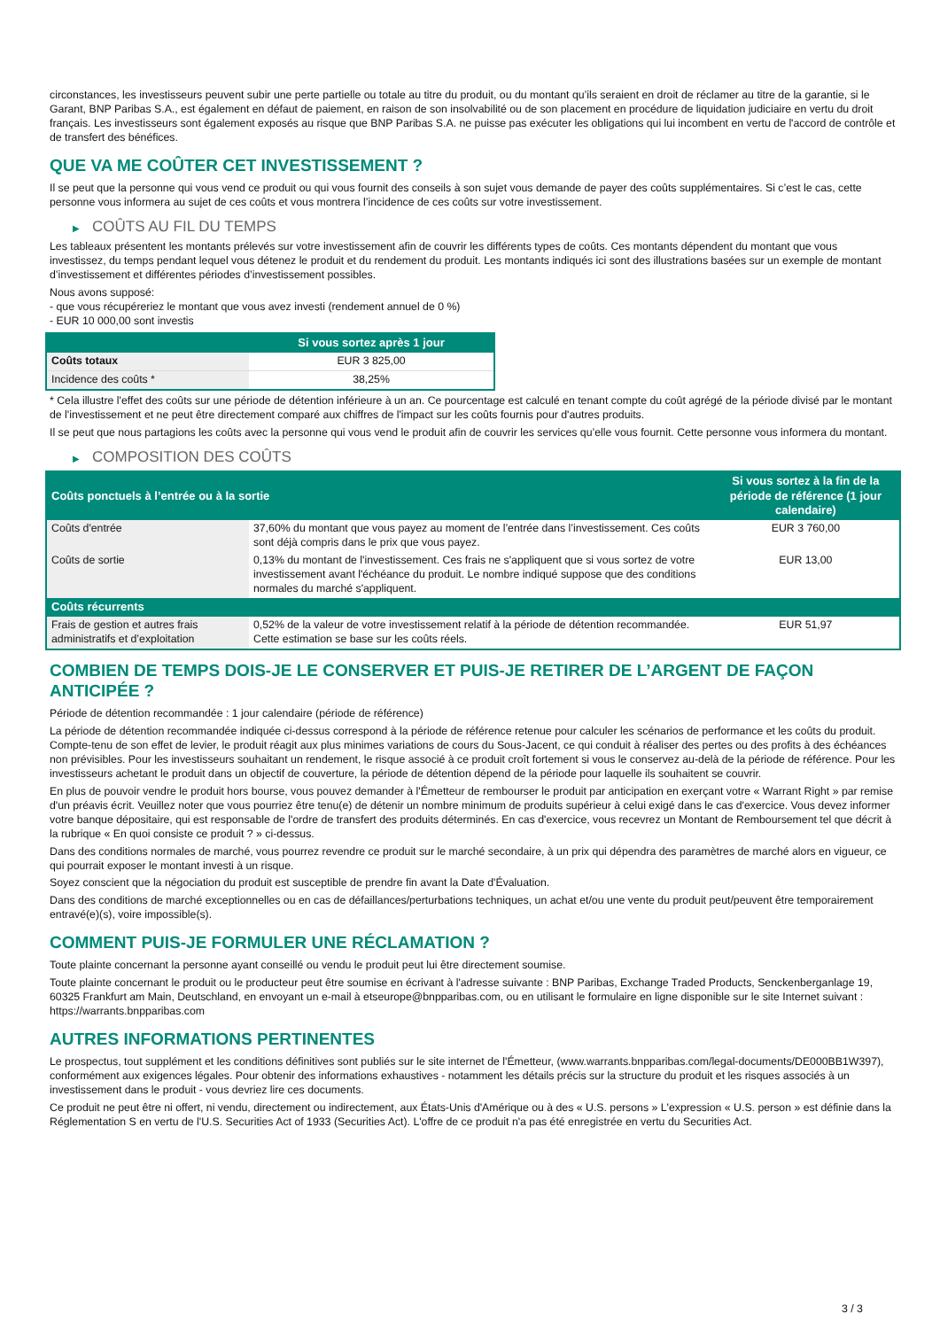circonstances, les investisseurs peuvent subir une perte partielle ou totale au titre du produit, ou du montant qu’ils seraient en droit de réclamer au titre de la garantie, si le Garant, BNP Paribas S.A., est également en défaut de paiement, en raison de son insolvabilité ou de son placement en procédure de liquidation judiciaire en vertu du droit français. Les investisseurs sont également exposés au risque que BNP Paribas S.A. ne puisse pas exécuter les obligations qui lui incombent en vertu de l'accord de contrôle et de transfert des bénéfices.
QUE VA ME COÛTER CET INVESTISSEMENT ?
Il se peut que la personne qui vous vend ce produit ou qui vous fournit des conseils à son sujet vous demande de payer des coûts supplémentaires. Si c’est le cas, cette personne vous informera au sujet de ces coûts et vous montrera l’incidence de ces coûts sur votre investissement.
▶ COÛTS AU FIL DU TEMPS
Les tableaux présentent les montants prélevés sur votre investissement afin de couvrir les différents types de coûts. Ces montants dépendent du montant que vous investissez, du temps pendant lequel vous détenez le produit et du rendement du produit. Les montants indiqués ici sont des illustrations basées sur un exemple de montant d’investissement et différentes périodes d’investissement possibles.
Nous avons supposé:
- que vous récupéreriez le montant que vous avez investi (rendement annuel de 0 %)
- EUR 10 000,00 sont investis
| | Si vous sortez après 1 jour |
| --- | --- |
| Coûts totaux | EUR 3 825,00 |
| Incidence des coûts * | 38,25% |
* Cela illustre l'effet des coûts sur une période de détention inférieure à un an. Ce pourcentage est calculé en tenant compte du coût agrégé de la période divisé par le montant de l'investissement et ne peut être directement comparé aux chiffres de l'impact sur les coûts fournis pour d'autres produits.
Il se peut que nous partagions les coûts avec la personne qui vous vend le produit afin de couvrir les services qu’elle vous fournit. Cette personne vous informera du montant.
▶ COMPOSITION DES COÛTS
| Coûts ponctuels à l’entrée ou à la sortie | | Si vous sortez à la fin de la période de référence (1 jour calendaire) |
| --- | --- | --- |
| Coûts d'entrée | 37,60% du montant que vous payez au moment de l’entrée dans l’investissement. Ces coûts sont déjà compris dans le prix que vous payez. | EUR 3 760,00 |
| Coûts de sortie | 0,13% du montant de l'investissement. Ces frais ne s'appliquent que si vous sortez de votre investissement avant l'échéance du produit. Le nombre indiqué suppose que des conditions normales du marché s'appliquent. | EUR 13,00 |
| Coûts récurrents | | |
| Frais de gestion et autres frais administratifs et d’exploitation | 0,52% de la valeur de votre investissement relatif à la période de détention recommandée. Cette estimation se base sur les coûts réels. | EUR 51,97 |
COMBIEN DE TEMPS DOIS-JE LE CONSERVER ET PUIS-JE RETIRER DE L’ARGENT DE FAÇON ANTICIPÉE ?
Période de détention recommandée : 1 jour calendaire (période de référence)
La période de détention recommandée indiquée ci-dessus correspond à la période de référence retenue pour calculer les scénarios de performance et les coûts du produit. Compte-tenu de son effet de levier, le produit réagit aux plus minimes variations de cours du Sous-Jacent, ce qui conduit à réaliser des pertes ou des profits à des échéances non prévisibles. Pour les investisseurs souhaitant un rendement, le risque associé à ce produit croît fortement si vous le conservez au-delà de la période de référence. Pour les investisseurs achetant le produit dans un objectif de couverture, la période de détention dépend de la période pour laquelle ils souhaitent se couvrir.
En plus de pouvoir vendre le produit hors bourse, vous pouvez demander à l'Émetteur de rembourser le produit par anticipation en exerçant votre « Warrant Right » par remise d'un préavis écrit. Veuillez noter que vous pourriez être tenu(e) de détenir un nombre minimum de produits supérieur à celui exigé dans le cas d'exercice. Vous devez informer votre banque dépositaire, qui est responsable de l'ordre de transfert des produits déterminés. En cas d'exercice, vous recevrez un Montant de Remboursement tel que décrit à la rubrique « En quoi consiste ce produit ? » ci-dessus.
Dans des conditions normales de marché, vous pourrez revendre ce produit sur le marché secondaire, à un prix qui dépendra des paramètres de marché alors en vigueur, ce qui pourrait exposer le montant investi à un risque.
Soyez conscient que la négociation du produit est susceptible de prendre fin avant la Date d'Évaluation.
Dans des conditions de marché exceptionnelles ou en cas de défaillances/perturbations techniques, un achat et/ou une vente du produit peut/peuvent être temporairement entravé(e)(s), voire impossible(s).
COMMENT PUIS-JE FORMULER UNE RÉCLAMATION ?
Toute plainte concernant la personne ayant conseillé ou vendu le produit peut lui être directement soumise.
Toute plainte concernant le produit ou le producteur peut être soumise en écrivant à l'adresse suivante : BNP Paribas, Exchange Traded Products, Senckenberganlage 19, 60325 Frankfurt am Main, Deutschland, en envoyant un e-mail à etseurope@bnpparibas.com, ou en utilisant le formulaire en ligne disponible sur le site Internet suivant : https://warrants.bnpparibas.com
AUTRES INFORMATIONS PERTINENTES
Le prospectus, tout supplément et les conditions définitives sont publiés sur le site internet de l'Émetteur, (www.warrants.bnpparibas.com/legal-documents/DE000BB1W397), conformément aux exigences légales. Pour obtenir des informations exhaustives - notamment les détails précis sur la structure du produit et les risques associés à un investissement dans le produit - vous devriez lire ces documents.
Ce produit ne peut être ni offert, ni vendu, directement ou indirectement, aux États-Unis d'Amérique ou à des « U.S. persons » L'expression « U.S. person » est définie dans la Réglementation S en vertu de l'U.S. Securities Act of 1933 (Securities Act). L'offre de ce produit n'a pas été enregistrée en vertu du Securities Act.
3 / 3